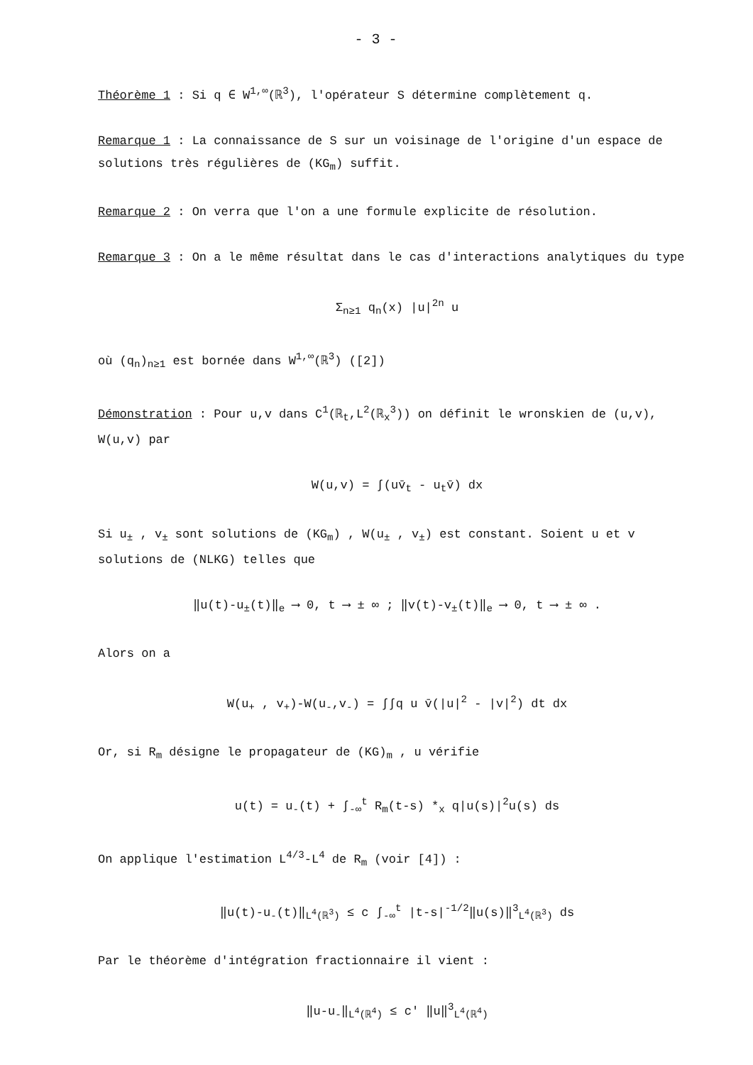- 3 -
Théorème 1 : Si q ∈ W<sup>1,∞</sup>(ℝ<sup>3</sup>), l'opérateur S détermine complètement q.
Remarque 1 : La connaissance de S sur un voisinage de l'origine d'un espace de solutions très régulières de (KG<sub>m</sub>) suffit.
Remarque 2 : On verra que l'on a une formule explicite de résolution.
Remarque 3 : On a le même résultat dans le cas d'interactions analytiques du type
Σ<sub>n≥1</sub> q<sub>n</sub>(x) |u|<sup>2n</sup> u
où (q<sub>n</sub>)<sub>n≥1</sub> est bornée dans W<sup>1,∞</sup>(ℝ<sup>3</sup>) ([2])
Démonstration : Pour u,v dans C<sup>1</sup>(ℝ<sub>t</sub>,L<sup>2</sup>(ℝ<sub>x</sub><sup>3</sup>)) on définit le wronskien de (u,v), W(u,v) par
W(u,v) = ∫(uv̄<sub>t</sub> - u<sub>t</sub>v̄) dx
Si u<sub>±</sub> , v<sub>±</sub> sont solutions de (KG<sub>m</sub>) , W(u<sub>±</sub> , v<sub>±</sub>) est constant. Soient u et v solutions de (NLKG) telles que
‖u(t)-u<sub>±</sub>(t)‖<sub>e</sub> ⟶ 0, t ⟶ ± ∞ ; ‖v(t)-v<sub>±</sub>(t)‖<sub>e</sub> ⟶ 0, t ⟶ ± ∞ .
Alors on a
W(u<sub>+</sub> , v<sub>+</sub>)-W(u<sub>-</sub>,v<sub>-</sub>) = ∫∫q u v̄(|u|<sup>2</sup> - |v|<sup>2</sup>) dt dx
Or, si R<sub>m</sub> désigne le propagateur de (KG)<sub>m</sub> , u vérifie
u(t) = u<sub>-</sub>(t) + ∫<sub>-∞</sub><sup>t</sup> R<sub>m</sub>(t-s) *<sub>x</sub> q|u(s)|<sup>2</sup>u(s) ds
On applique l'estimation L<sup>4/3</sup>-L<sup>4</sup> de R<sub>m</sub> (voir [4]) :
‖u(t)-u<sub>-</sub>(t)‖<sub>L<sup>4</sup>(ℝ<sup>3</sup>)</sub> ≤ c ∫<sub>-∞</sub><sup>t</sup> |t-s|<sup>-1/2</sup>‖u(s)‖<sup>3</sup><sub>L<sup>4</sup>(ℝ<sup>3</sup>)</sub> ds
Par le théorème d'intégration fractionnaire il vient :
‖u-u<sub>-</sub>‖<sub>L<sup>4</sup>(ℝ<sup>4</sup>)</sub> ≤ c' ‖u‖<sup>3</sup><sub>L<sup>4</sup>(ℝ<sup>4</sup>)</sub>